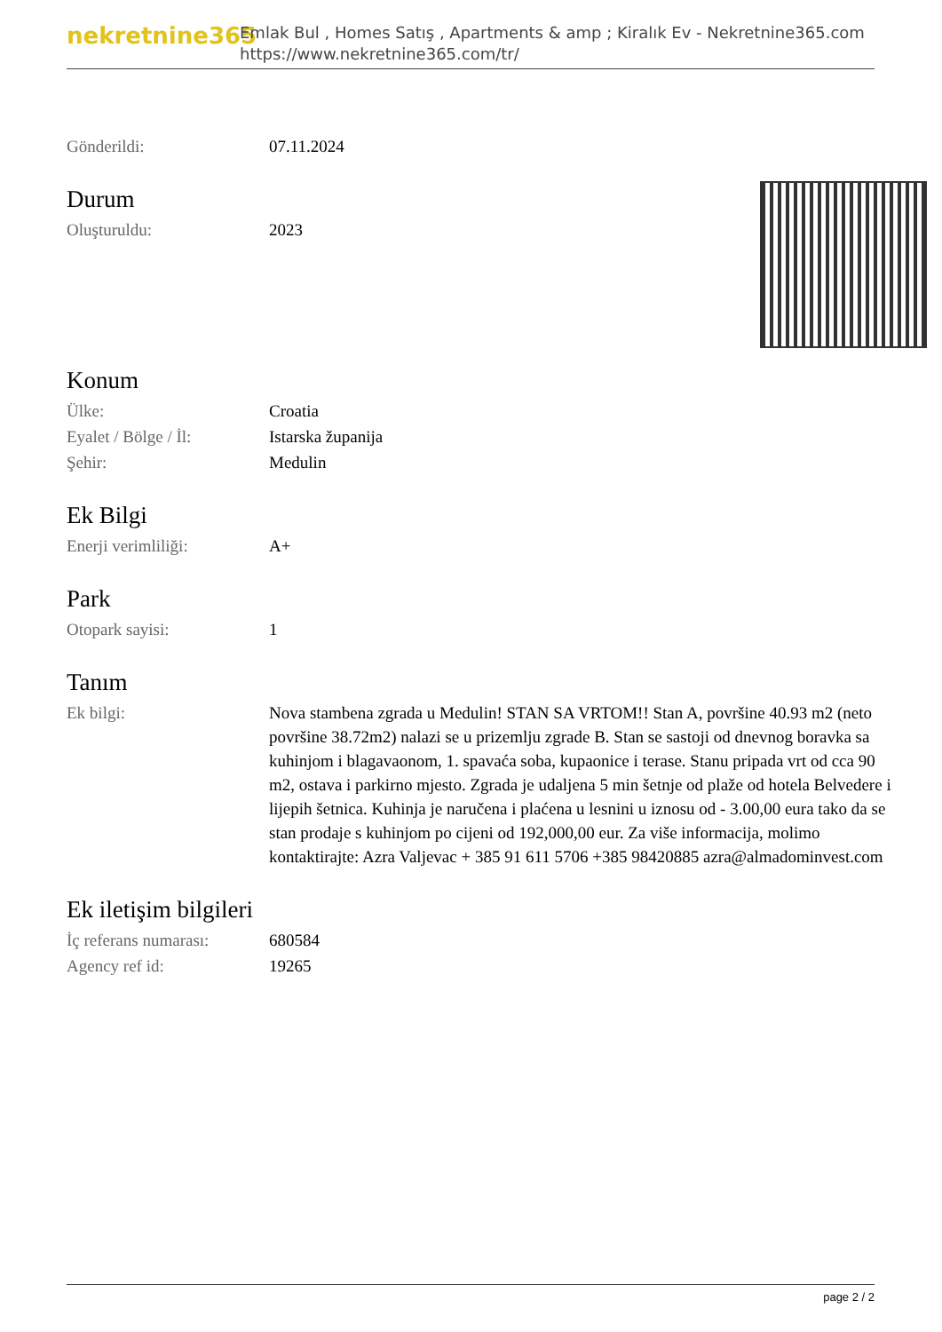nekretnine365
Emlak Bul , Homes Satış , Apartments & amp ; Kiralık Ev - Nekretnine365.com
https://www.nekretnine365.com/tr/
| Gönderildi: | 07.11.2024 |
Durum
| Oluşturuldu: | 2023 |
Konum
| Ülke: | Croatia |
| Eyalet / Bölge / İl: | Istarska županija |
| Şehir: | Medulin |
Ek Bilgi
| Enerji verimliliği: | A+ |
Park
| Otopark sayisi: | 1 |
Tanım
| Ek bilgi: | Nova stambena zgrada u Medulin! STAN SA VRTOM!! Stan A, površine 40.93 m2 (neto površine 38.72m2) nalazi se u prizemlju zgrade B. Stan se sastoji od dnevnog boravka sa kuhinjom i blagavaonom, 1. spavaća soba, kupaonice i terase. Stanu pripada vrt od cca 90 m2, ostava i parkirno mjesto. Zgrada je udaljena 5 min šetnje od plaže od hotela Belvedere i lijepih šetnica. Kuhinja je naručena i plaćena u lesnini u iznosu od - 3.00,00 eura tako da se stan prodaje s kuhinjom po cijeni od 192,000,00 eur. Za više informacija, molimo kontaktirajte: Azra Valjevac + 385 91 611 5706 +385 98420885 azra@almadominvest.com |
Ek iletişim bilgileri
| İç referans numarası: | 680584 |
| Agency ref id: | 19265 |
page 2 / 2